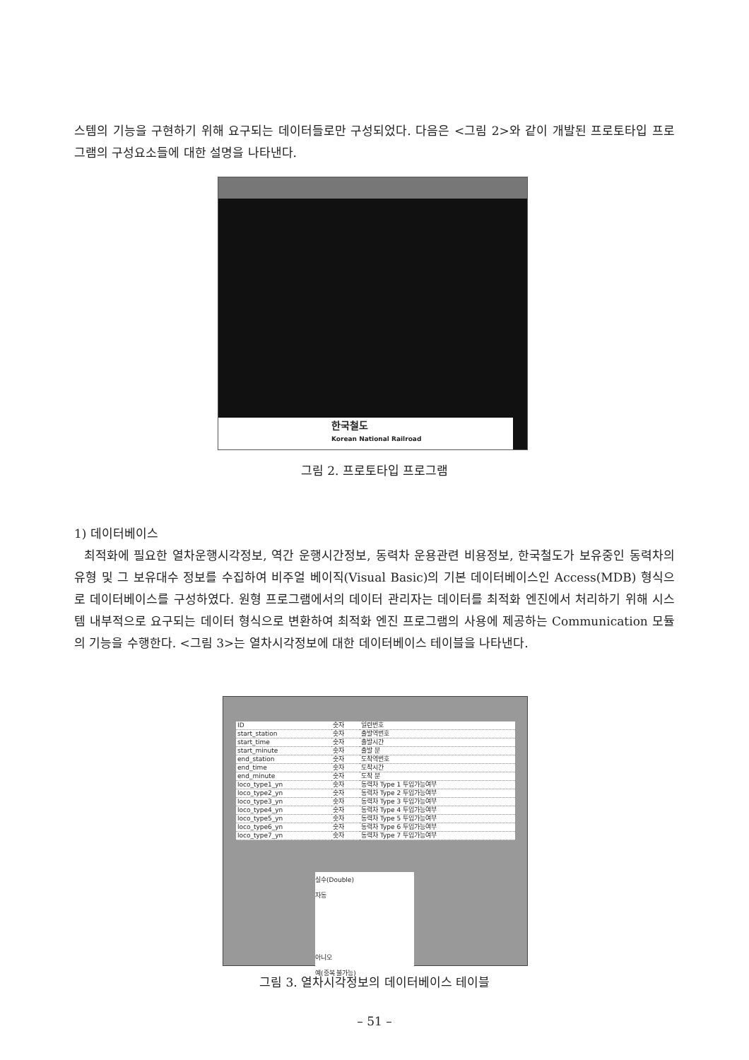스템의 기능을 구현하기 위해 요구되는 데이터들로만 구성되었다. 다음은 <그림 2>와 같이 개발된 프로토타입 프로그램의 구성요소들에 대한 설명을 나타낸다.
한국철도
Korean National Railroad
그림 2. 프로토타입 프로그램
1) 데이터베이스
최적화에 필요한 열차운행시각정보, 역간 운행시간정보, 동력차 운용관련 비용정보, 한국철도가 보유중인 동력차의 유형 및 그 보유대수 정보를 수집하여 비주얼 베이직(Visual Basic)의 기본 데이터베이스인 Access(MDB) 형식으로 데이터베이스를 구성하였다. 원형 프로그램에서의 데이터 관리자는 데이터를 최적화 엔진에서 처리하기 위해 시스템 내부적으로 요구되는 데이터 형식으로 변환하여 최적화 엔진 프로그램의 사용에 제공하는 Communication 모듈의 기능을 수행한다. <그림 3>는 열차시각정보에 대한 데이터베이스 테이블을 나타낸다.
| ID | 숫자 | 일련번호 |
| start_station | 숫자 | 출발역번호 |
| start_time | 숫자 | 출발시간 |
| start_minute | 숫자 | 출발 분 |
| end_station | 숫자 | 도착역번호 |
| end_time | 숫자 | 도착시간 |
| end_minute | 숫자 | 도착 분 |
| loco_type1_yn | 숫자 | 동력차 Type 1 투입가능여부 |
| loco_type2_yn | 숫자 | 동력차 Type 2 투입가능여부 |
| loco_type3_yn | 숫자 | 동력차 Type 3 투입가능여부 |
| loco_type4_yn | 숫자 | 동력차 Type 4 투입가능여부 |
| loco_type5_yn | 숫자 | 동력차 Type 5 투입가능여부 |
| loco_type6_yn | 숫자 | 동력차 Type 6 투입가능여부 |
| loco_type7_yn | 숫자 | 동력차 Type 7 투입가능여부 |
실수(Double)
자동
아니오
예(중복 불가능)
그림 3. 열차시각정보의 데이터베이스 테이블
– 51 –